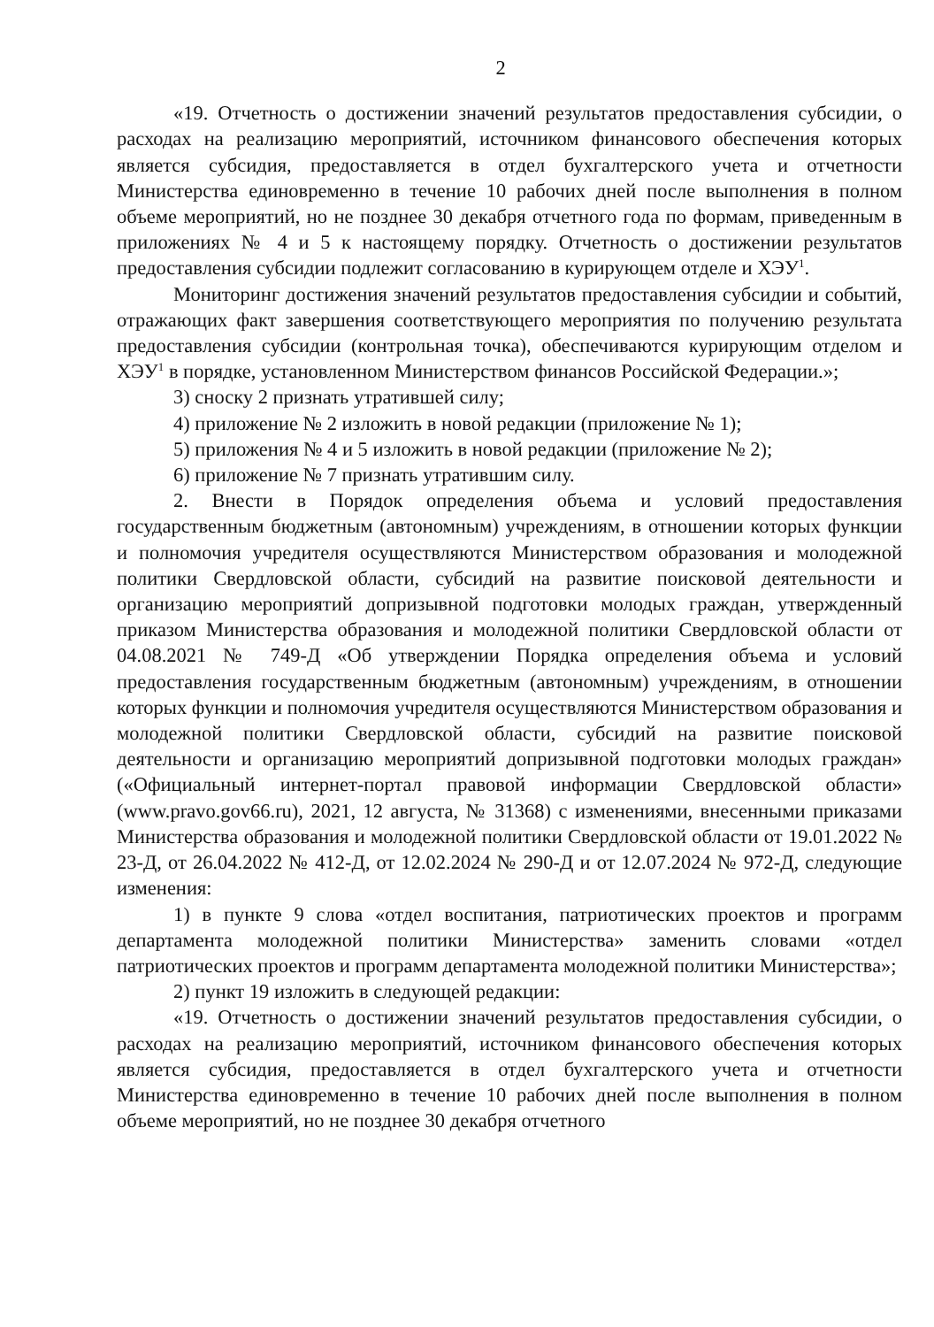2
«19. Отчетность о достижении значений результатов предоставления субсидии, о расходах на реализацию мероприятий, источником финансового обеспечения которых является субсидия, предоставляется в отдел бухгалтерского учета и отчетности Министерства единовременно в течение 10 рабочих дней после выполнения в полном объеме мероприятий, но не позднее 30 декабря отчетного года по формам, приведенным в приложениях № 4 и 5 к настоящему порядку. Отчетность о достижении результатов предоставления субсидии подлежит согласованию в курирующем отделе и ХЭУ<sup>1</sup>.
Мониторинг достижения значений результатов предоставления субсидии и событий, отражающих факт завершения соответствующего мероприятия по получению результата предоставления субсидии (контрольная точка), обеспечиваются курирующим отделом и ХЭУ<sup>1</sup> в порядке, установленном Министерством финансов Российской Федерации.»;
3) сноску 2 признать утратившей силу;
4) приложение № 2 изложить в новой редакции (приложение № 1);
5) приложения № 4 и 5 изложить в новой редакции (приложение № 2);
6) приложение № 7 признать утратившим силу.
2. Внести в Порядок определения объема и условий предоставления государственным бюджетным (автономным) учреждениям, в отношении которых функции и полномочия учредителя осуществляются Министерством образования и молодежной политики Свердловской области, субсидий на развитие поисковой деятельности и организацию мероприятий допризывной подготовки молодых граждан, утвержденный приказом Министерства образования и молодежной политики Свердловской области от 04.08.2021 № 749-Д «Об утверждении Порядка определения объема и условий предоставления государственным бюджетным (автономным) учреждениям, в отношении которых функции и полномочия учредителя осуществляются Министерством образования и молодежной политики Свердловской области, субсидий на развитие поисковой деятельности и организацию мероприятий допризывной подготовки молодых граждан» («Официальный интернет-портал правовой информации Свердловской области» (www.pravo.gov66.ru), 2021, 12 августа, № 31368) с изменениями, внесенными приказами Министерства образования и молодежной политики Свердловской области от 19.01.2022 № 23-Д, от 26.04.2022 № 412-Д, от 12.02.2024 № 290-Д и от 12.07.2024 № 972-Д, следующие изменения:
1) в пункте 9 слова «отдел воспитания, патриотических проектов и программ департамента молодежной политики Министерства» заменить словами «отдел патриотических проектов и программ департамента молодежной политики Министерства»;
2) пункт 19 изложить в следующей редакции:
«19. Отчетность о достижении значений результатов предоставления субсидии, о расходах на реализацию мероприятий, источником финансового обеспечения которых является субсидия, предоставляется в отдел бухгалтерского учета и отчетности Министерства единовременно в течение 10 рабочих дней после выполнения в полном объеме мероприятий, но не позднее 30 декабря отчетного